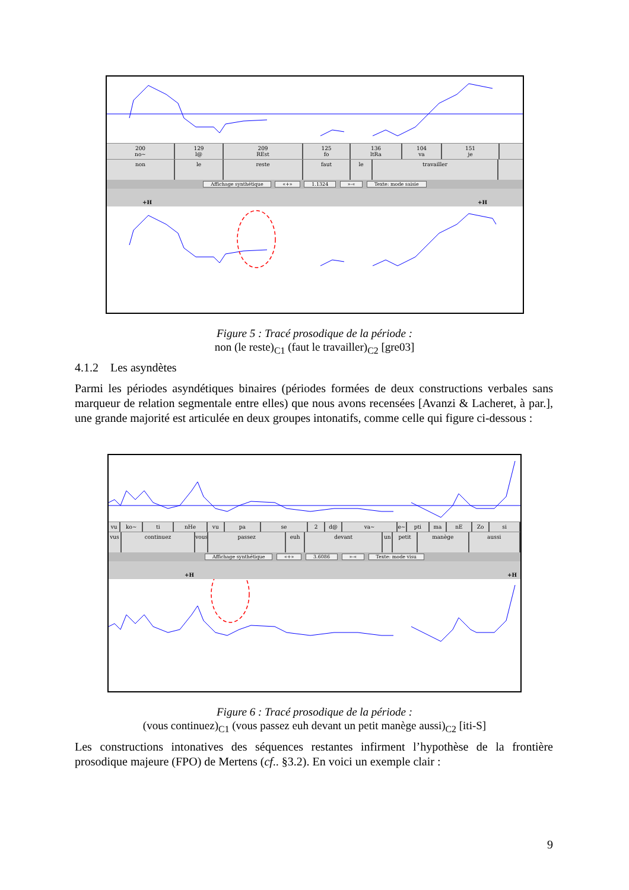200
no~
129
l@
209
REst
125
fo
136
ltRa
104
va
151
je
non le reste faut le travailler
Affichage synthétique «+» 1.1324 »-« Texte: mode saisie
+H +H
Figure 5 : Tracé prosodique de la période :
non (le reste)<sub>C1</sub> (faut le travailler)<sub>C2</sub> [gre03]
4.1.2 Les asyndètes
Parmi les périodes asyndétiques binaires (périodes formées de deux constructions verbales sans marqueur de relation segmentale entre elles) que nous avons recensées [Avanzi & Lacheret, à par.], une grande majorité est articulée en deux groupes intonatifs, comme celle qui figure ci-dessous :
vu ko~ ti nHe vu pa se 2 d@ va~ e~ pti ma nE Zo si
vus continuez vous passez euh devant un petit manège aussi
Affichage synthétique «+» 3.6086 »-« Texte: mode visu
+H +H
Figure 6 : Tracé prosodique de la période :
(vous continuez)<sub>C1</sub> (vous passez euh devant un petit manège aussi)<sub>C2</sub> [iti-S]
Les constructions intonatives des séquences restantes infirment l’hypothèse de la frontière prosodique majeure (FPO) de Mertens (cf.. §3.2). En voici un exemple clair :
9